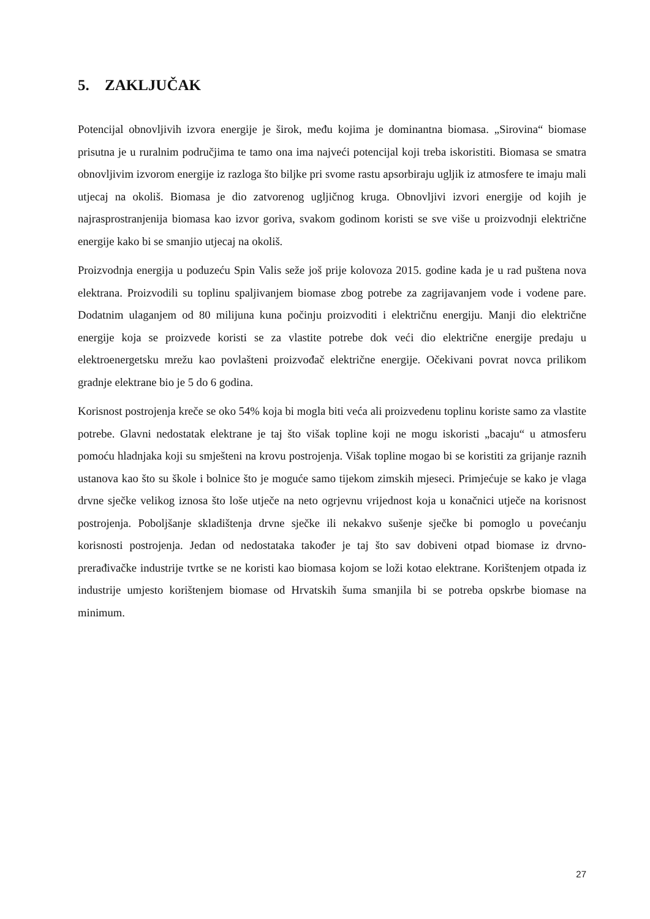5. ZAKLJUČAK
Potencijal obnovljivih izvora energije je širok, među kojima je dominantna biomasa. „Sirovina“ biomase prisutna je u ruralnim područjima te tamo ona ima najveći potencijal koji treba iskoristiti. Biomasa se smatra obnovljivim izvorom energije iz razloga što biljke pri svome rastu apsorbiraju ugljik iz atmosfere te imaju mali utjecaj na okoliš. Biomasa je dio zatvorenog ugljičnog kruga. Obnovljivi izvori energije od kojih je najrasprostranjenija biomasa kao izvor goriva, svakom godinom koristi se sve više u proizvodnji električne energije kako bi se smanjio utjecaj na okoliš.
Proizvodnja energija u poduzeću Spin Valis seže još prije kolovoza 2015. godine kada je u rad puštena nova elektrana. Proizvodili su toplinu spaljivanjem biomase zbog potrebe za zagrijavanjem vode i vodene pare. Dodatnim ulaganjem od 80 milijuna kuna počinju proizvoditi i električnu energiju. Manji dio električne energije koja se proizvede koristi se za vlastite potrebe dok veći dio električne energije predaju u elektroenergetsku mrežu kao povlašteni proizvođač električne energije. Očekivani povrat novca prilikom gradnje elektrane bio je 5 do 6 godina.
Korisnost postrojenja kreče se oko 54% koja bi mogla biti veća ali proizvedenu toplinu koriste samo za vlastite potrebe. Glavni nedostatak elektrane je taj što višak topline koji ne mogu iskoristi „bacaju“ u atmosferu pomoću hladnjaka koji su smješteni na krovu postrojenja. Višak topline mogao bi se koristiti za grijanje raznih ustanova kao što su škole i bolnice što je moguće samo tijekom zimskih mjeseci. Primjećuje se kako je vlaga drvne sječke velikog iznosa što loše utječe na neto ogrjevnu vrijednost koja u konačnici utječe na korisnost postrojenja. Poboljšanje skladištenja drvne sječke ili nekakvo sušenje sječke bi pomoglo u povećanju korisnosti postrojenja. Jedan od nedostataka također je taj što sav dobiveni otpad biomase iz drvno-prerađivačke industrije tvrtke se ne koristi kao biomasa kojom se loži kotao elektrane. Korištenjem otpada iz industrije umjesto korištenjem biomase od Hrvatskih šuma smanjila bi se potreba opskrbe biomase na minimum.
27